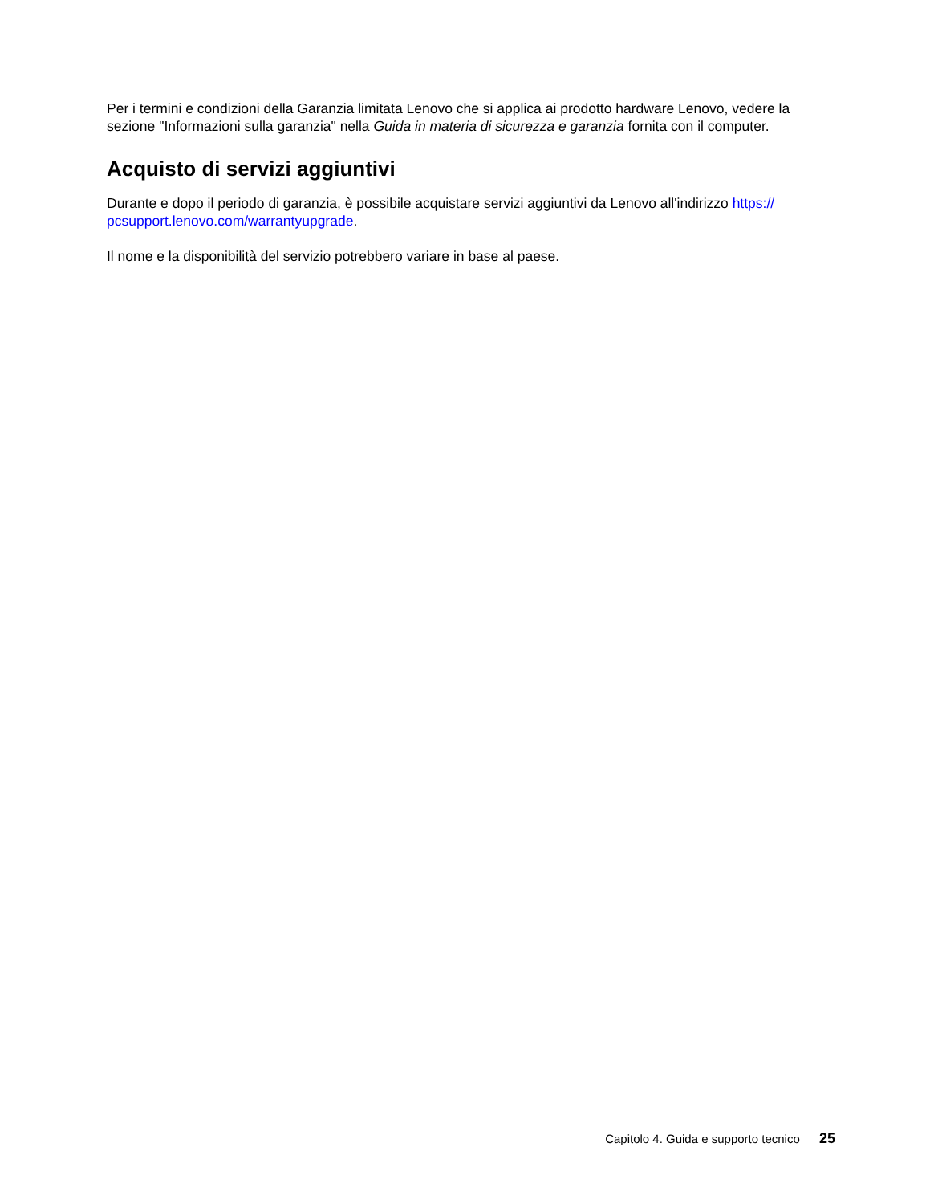Per i termini e condizioni della Garanzia limitata Lenovo che si applica ai prodotto hardware Lenovo, vedere la sezione "Informazioni sulla garanzia" nella Guida in materia di sicurezza e garanzia fornita con il computer.
Acquisto di servizi aggiuntivi
Durante e dopo il periodo di garanzia, è possibile acquistare servizi aggiuntivi da Lenovo all'indirizzo https://
pcsupport.lenovo.com/warrantyupgrade.
Il nome e la disponibilità del servizio potrebbero variare in base al paese.
Capitolo 4. Guida e supporto tecnico 25